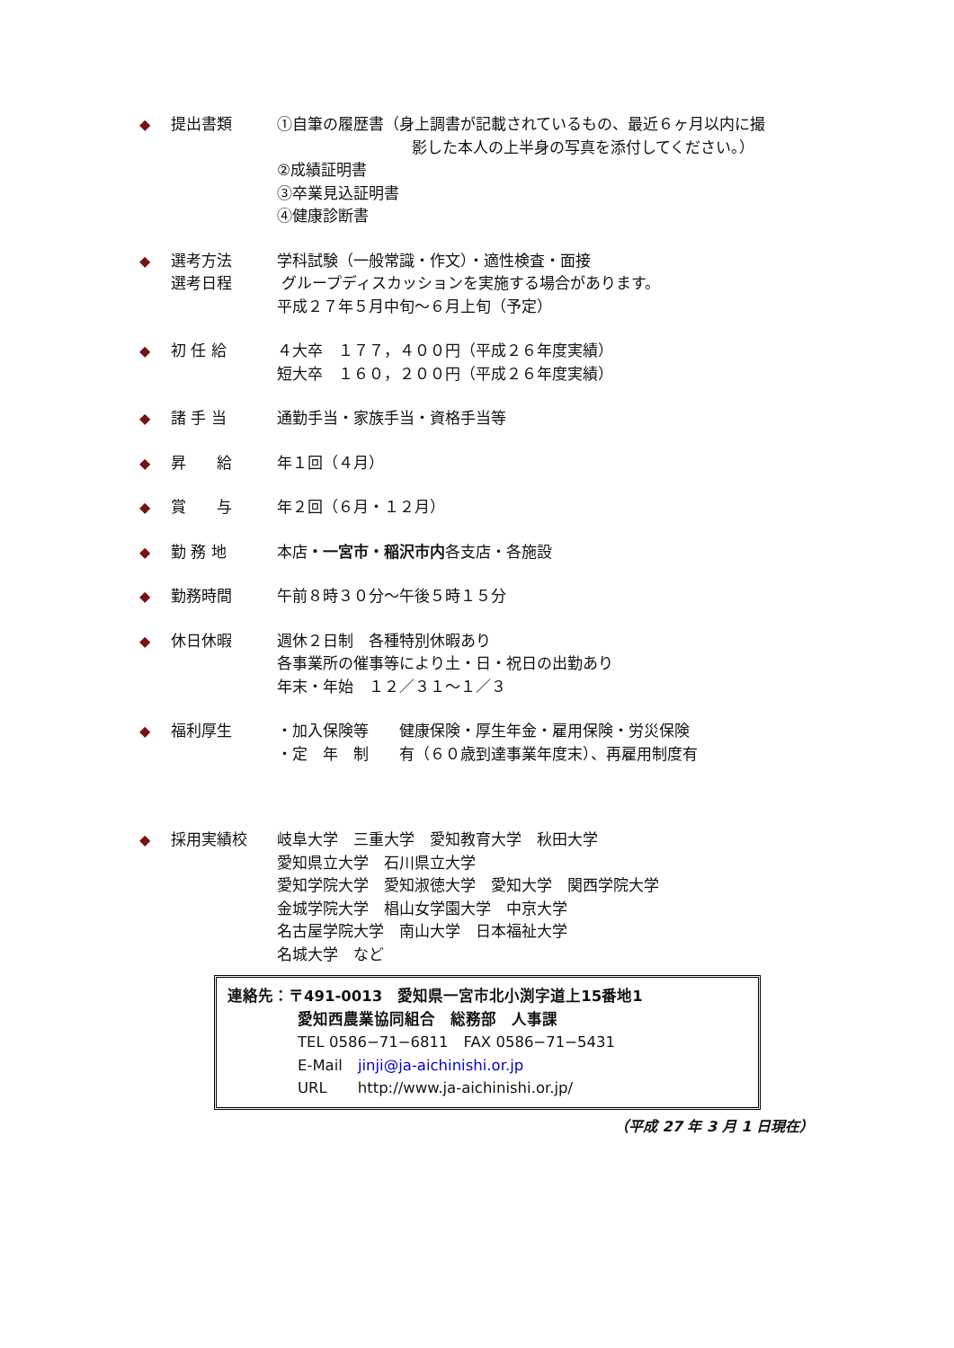◆ 提出書類 ①自筆の履歴書（身上調書が記載されているもの、最近６ヶ月以内に撮
影した本人の上半身の写真を添付してください。）
②成績証明書
③卒業見込証明書
④健康診断書
◆ 選考方法
選考日程
学科試験（一般常識・作文）・適性検査・面接
グループディスカッションを実施する場合があります。
平成２７年５月中旬～６月上旬（予定）
◆ 初 任 給 ４大卒　１７７，４００円（平成２６年度実績）
短大卒　１６０，２００円（平成２６年度実績）
◆ 諸 手 当 通勤手当・家族手当・資格手当等
◆ 昇　　給 年１回（４月）
◆ 賞　　与 年２回（６月・１２月）
◆ 勤 務 地 本店・一宮市・稲沢市内各支店・各施設
◆ 勤務時間 午前８時３０分～午後５時１５分
◆ 休日休暇 週休２日制　各種特別休暇あり
各事業所の催事等により土・日・祝日の出勤あり
年末・年始　１２／３１～１／３
◆ 福利厚生 ・加入保険等　　健康保険・厚生年金・雇用保険・労災保険
・定　年　制　　有（６０歳到達事業年度末）、再雇用制度有
◆ 採用実績校 岐阜大学　三重大学　愛知教育大学　秋田大学
愛知県立大学　石川県立大学
愛知学院大学　愛知淑徳大学　愛知大学　関西学院大学
金城学院大学　椙山女学園大学　中京大学
名古屋学院大学　南山大学　日本福祉大学
名城大学　など
連絡先：〒491-0013　愛知県一宮市北小渕字道上15番地1
愛知西農業協同組合　総務部　人事課
TEL 0586−71−6811　FAX 0586−71−5431
E-Mail　jinji@ja-aichinishi.or.jp
URL　　http://www.ja-aichinishi.or.jp/
（平成 27 年 3 月 1 日現在）